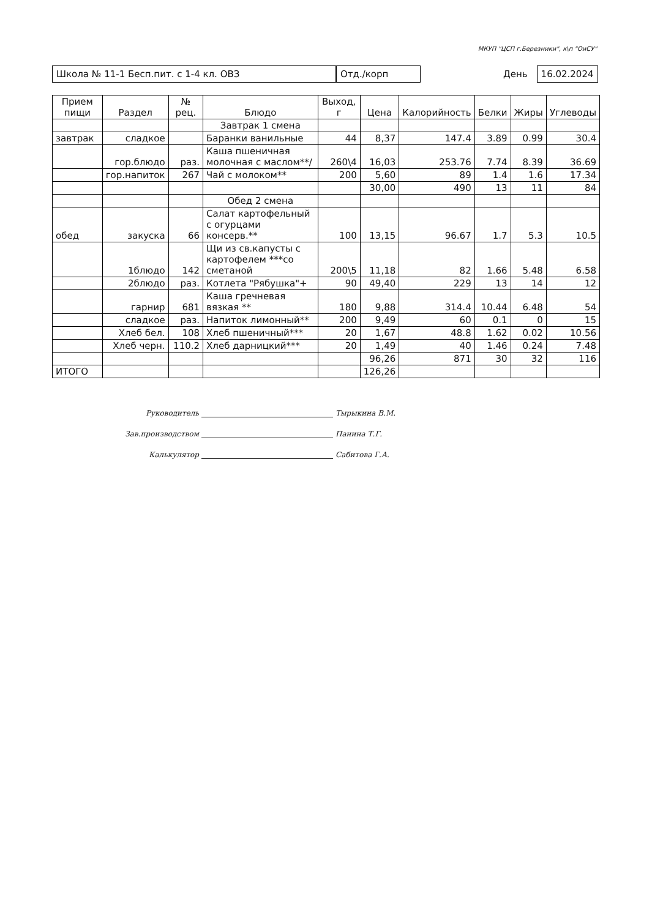МКУП "ЦСП г.Березники", к\п "ОиСУ"
Школа № 11-1 Бесп.пит. с 1-4 кл. ОВЗ Отд./корп День 16.02.2024
| Прием пищи | Раздел | № рец. | Блюдо | Выход, г | Цена | Калорийность | Белки | Жиры | Углеводы |
| --- | --- | --- | --- | --- | --- | --- | --- | --- | --- |
| | | | Завтрак 1 смена | | | | | | |
| завтрак | сладкое | | Баранки ванильные | 44 | 8,37 | 147.4 | 3.89 | 0.99 | 30.4 |
| | гор.блюдо | раз. | Каша пшеничная молочная с маслом**/ | 260\4 | 16,03 | 253.76 | 7.74 | 8.39 | 36.69 |
| | гор.напиток | 267 | Чай с молоком** | 200 | 5,60 | 89 | 1.4 | 1.6 | 17.34 |
| | | | | | 30,00 | 490 | 13 | 11 | 84 |
| | | | Обед 2 смена | | | | | | |
| обед | закуска | 66 | Салат картофельный с огурцами консерв.** | 100 | 13,15 | 96.67 | 1.7 | 5.3 | 10.5 |
| | 1блюдо | 142 | Щи из св.капусты с картофелем ***со сметаной | 200\5 | 11,18 | 82 | 1.66 | 5.48 | 6.58 |
| | 2блюдо | раз. | Котлета "Рябушка"+ | 90 | 49,40 | 229 | 13 | 14 | 12 |
| | гарнир | 681 | Каша гречневая вязкая ** | 180 | 9,88 | 314.4 | 10.44 | 6.48 | 54 |
| | сладкое | раз. | Напиток лимонный** | 200 | 9,49 | 60 | 0.1 | 0 | 15 |
| | Хлеб бел. | 108 | Хлеб пшеничный*** | 20 | 1,67 | 48.8 | 1.62 | 0.02 | 10.56 |
| | Хлеб черн. | 110.2 | Хлеб дарницкий*** | 20 | 1,49 | 40 | 1.46 | 0.24 | 7.48 |
| | | | | | 96,26 | 871 | 30 | 32 | 116 |
| ИТОГО | | | | | 126,26 | | | | |
Руководитель Тырыкина В.М.
Зав.производством Панина Т.Г.
Калькулятор Сабитова Г.А.